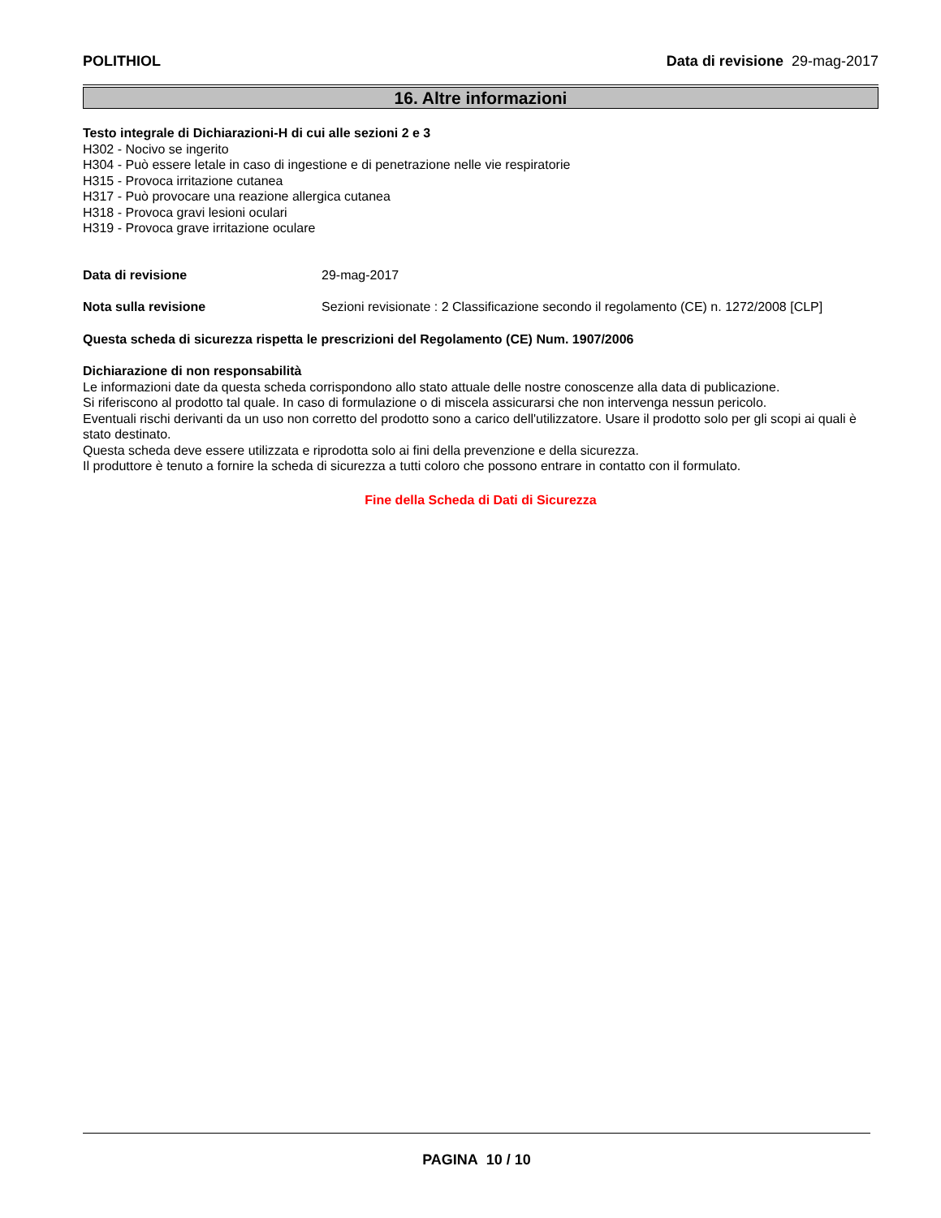POLITHIOL Data di revisione 29-mag-2017
16. Altre informazioni
Testo integrale di Dichiarazioni-H di cui alle sezioni 2 e 3
H302 - Nocivo se ingerito
H304 - Può essere letale in caso di ingestione e di penetrazione nelle vie respiratorie
H315 - Provoca irritazione cutanea
H317 - Può provocare una reazione allergica cutanea
H318 - Provoca gravi lesioni oculari
H319 - Provoca grave irritazione oculare
Data di revisione 29-mag-2017
Nota sulla revisione Sezioni revisionate : 2 Classificazione secondo il regolamento (CE) n. 1272/2008 [CLP]
Questa scheda di sicurezza rispetta le prescrizioni del Regolamento (CE) Num. 1907/2006
Dichiarazione di non responsabilità
Le informazioni date da questa scheda corrispondono allo stato attuale delle nostre conoscenze alla data di publicazione.
Si riferiscono al prodotto tal quale. In caso di formulazione o di miscela assicurarsi che non intervenga nessun pericolo.
Eventuali rischi derivanti da un uso non corretto del prodotto sono a carico dell'utilizzatore. Usare il prodotto solo per gli scopi ai quali è stato destinato.
Questa scheda deve essere utilizzata e riprodotta solo ai fini della prevenzione e della sicurezza.
Il produttore è tenuto a fornire la scheda di sicurezza a tutti coloro che possono entrare in contatto con il formulato.
Fine della Scheda di Dati di Sicurezza
PAGINA 10 / 10